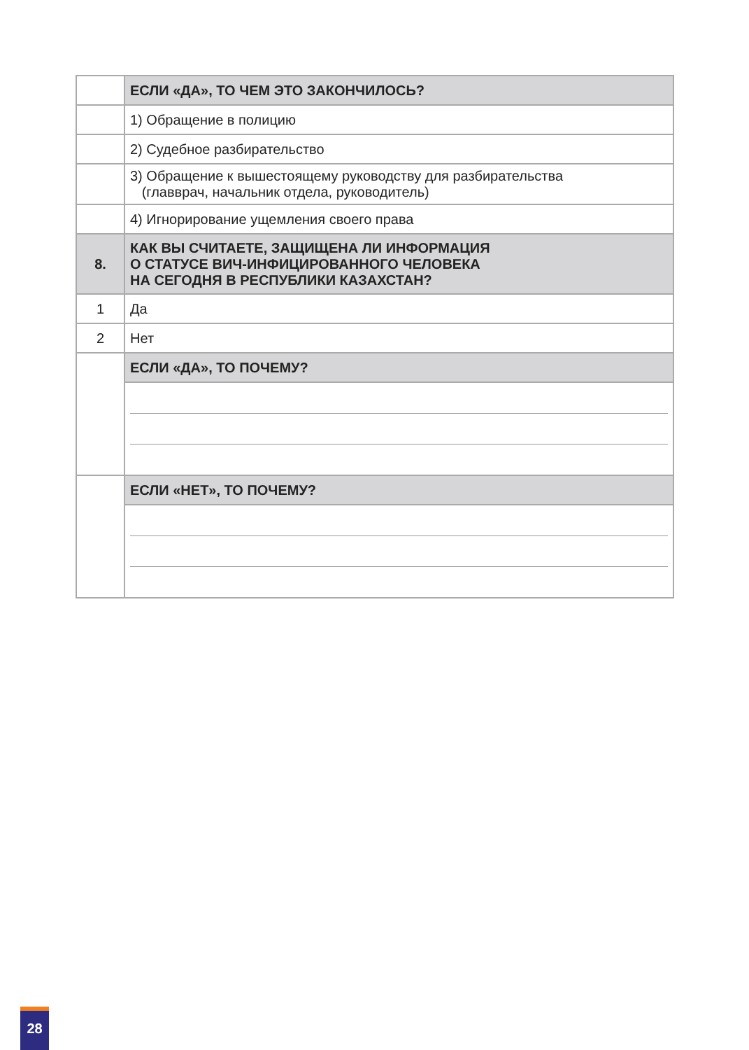| | ЕСЛИ «ДА», ТО ЧЕМ ЭТО ЗАКОНЧИЛОСЬ? |
| | 1) Обращение в полицию |
| | 2) Судебное разбирательство |
| | 3) Обращение к вышестоящему руководству для разбирательства (главврач, начальник отдела, руководитель) |
| | 4) Игнорирование ущемления своего права |
| 8. | КАК ВЫ СЧИТАЕТЕ, ЗАЩИЩЕНА ЛИ ИНФОРМАЦИЯ О СТАТУСЕ ВИЧ-ИНФИЦИРОВАННОГО ЧЕЛОВЕКА НА СЕГОДНЯ В РЕСПУБЛИКИ КАЗАХСТАН? |
| 1 | Да |
| 2 | Нет |
| | ЕСЛИ «ДА», ТО ПОЧЕМУ? |
| | ЕСЛИ «НЕТ», ТО ПОЧЕМУ? |
28